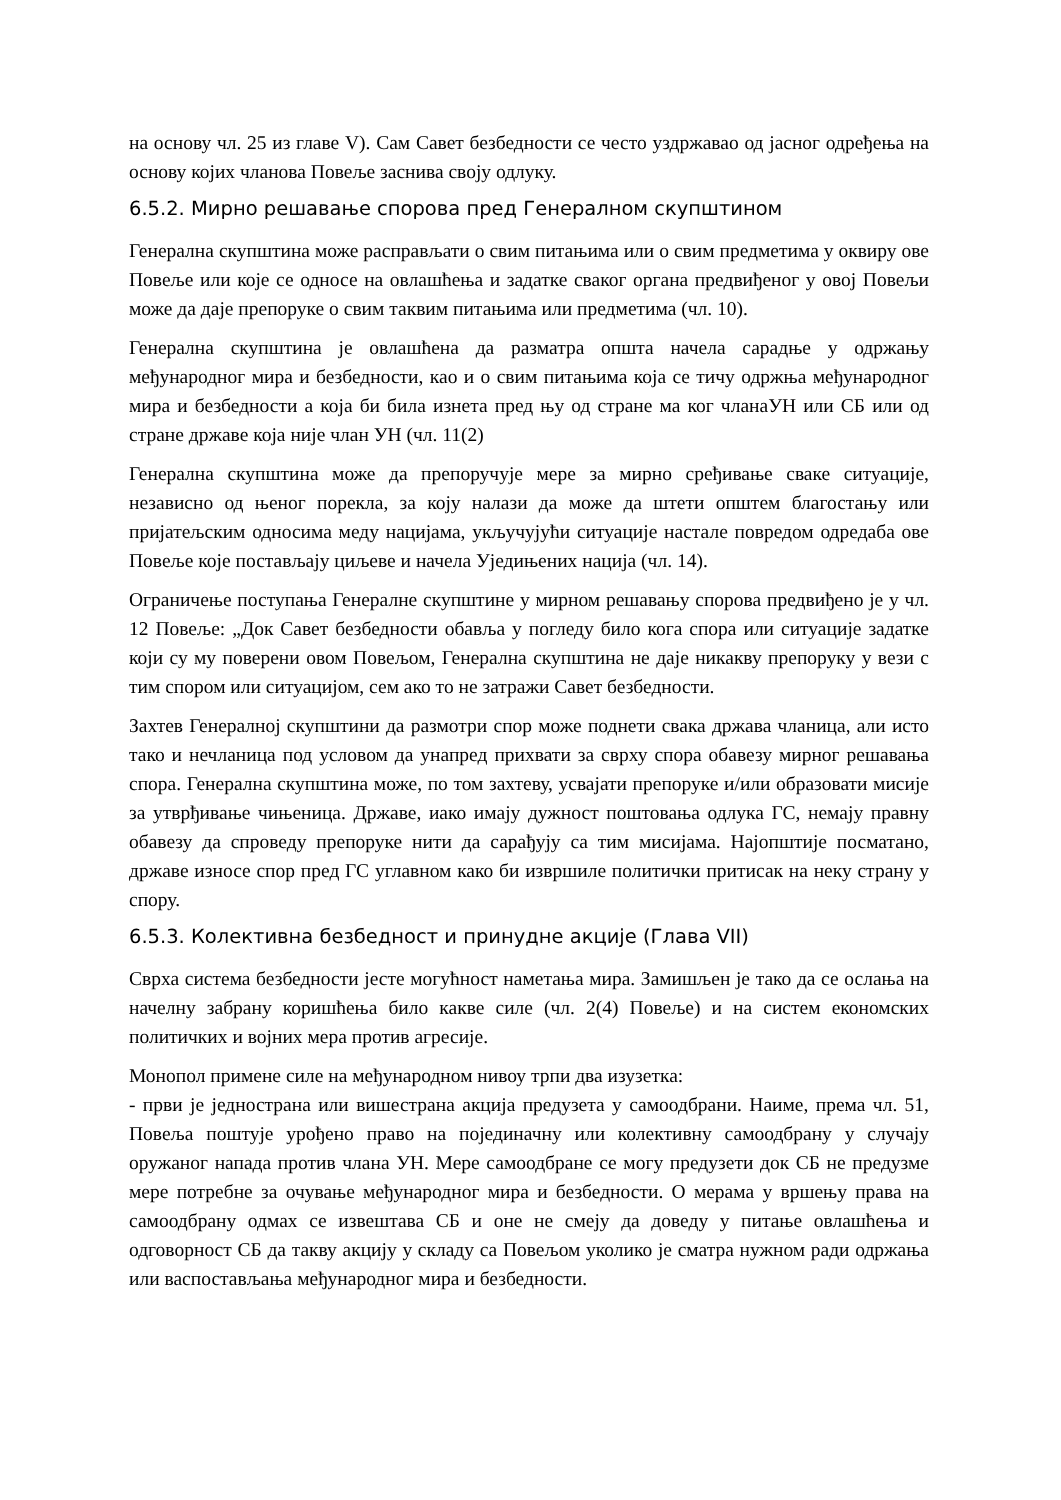на основу чл. 25 из главе V). Сам Савет безбедности се често уздржавао од јасног одређења на основу којих чланова Повеље заснива своју одлуку.
6.5.2. Мирно решавање спорова пред Генералном скупштином
Генерална скупштина може расправљати о свим питањима или о свим предметима у оквиру ове Повеље или које се односе на овлашћења и задатке сваког органа предвиђеног у овој Повељи може да даје препоруке о свим таквим питањима или предметима (чл. 10).
Генерална скупштина је овлашћена да разматра општа начела сарадње у одржању међународног мира и безбедности, као и о свим питањима која се тичу одржња међународног мира и безбедности а која би била изнета пред њу од стране ма ког чланаУН или СБ или од стране државе која није члан УН (чл. 11(2)
Генерална скупштина може да препоручује мере за мирно сређивање сваке ситуације, независно од њеног порекла, за коју налази да може да штети општем благостању или пријатељским односима меду нацијама, укључујући ситуације настале повредом одредаба ове Повеље које постављају циљеве и начела Уједињених нација (чл. 14).
Ограничење поступања Генералне скупштине у мирном решавању спорова предвиђено је у чл. 12 Повеље: „Док Савет безбедности обавља у погледу било кога спора или ситуације задатке који су му поверени овом Повељом, Генерална скупштина не даје никакву препоруку у вези с тим спором или ситуацијом, сем ако то не затражи Савет безбедности.
Захтев Генералној скупштини да размотри спор може поднети свака држава чланица, али исто тако и нечланица под условом да унапред прихвати за сврху спора обавезу мирног решавања спора. Генерална скупштина може, по том захтеву, усвајати препоруке и/или образовати мисије за утврђивање чињеница. Државе, иако имају дужност поштовања одлука ГС, немају правну обавезу да спроведу препоруке нити да сарађују са тим мисијама. Најопштије посматано, државе износе спор пред ГС углавном како би извршиле политички притисак на неку страну у спору.
6.5.3. Колективна безбедност и принудне акције (Глава VII)
Сврха система безбедности јесте могућност наметања мира. Замишљен је тако да се ослања на начелну забрану коришћења било какве силе (чл. 2(4) Повеље) и на систем економских политичких и војних мера против агресије.
Монопол примене силе на међународном нивоу трпи два изузетка:
- први је једнострана или вишестрана акција предузета у самоодбрани. Наиме, према чл. 51, Повеља поштује урођено право на појединачну или колективну самоодбрану у случају оружаног напада против члана УН. Мере самоодбране се могу предузети док СБ не предузме мере потребне за очување међународног мира и безбедности. О мерама у вршењу права на самоодбрану одмах се извештава СБ и оне не смеју да доведу у питање овлашћења и одговорност СБ да такву акцију у складу са Повељом уколико је сматра нужном ради одржања или васпостављања међународног мира и безбедности.